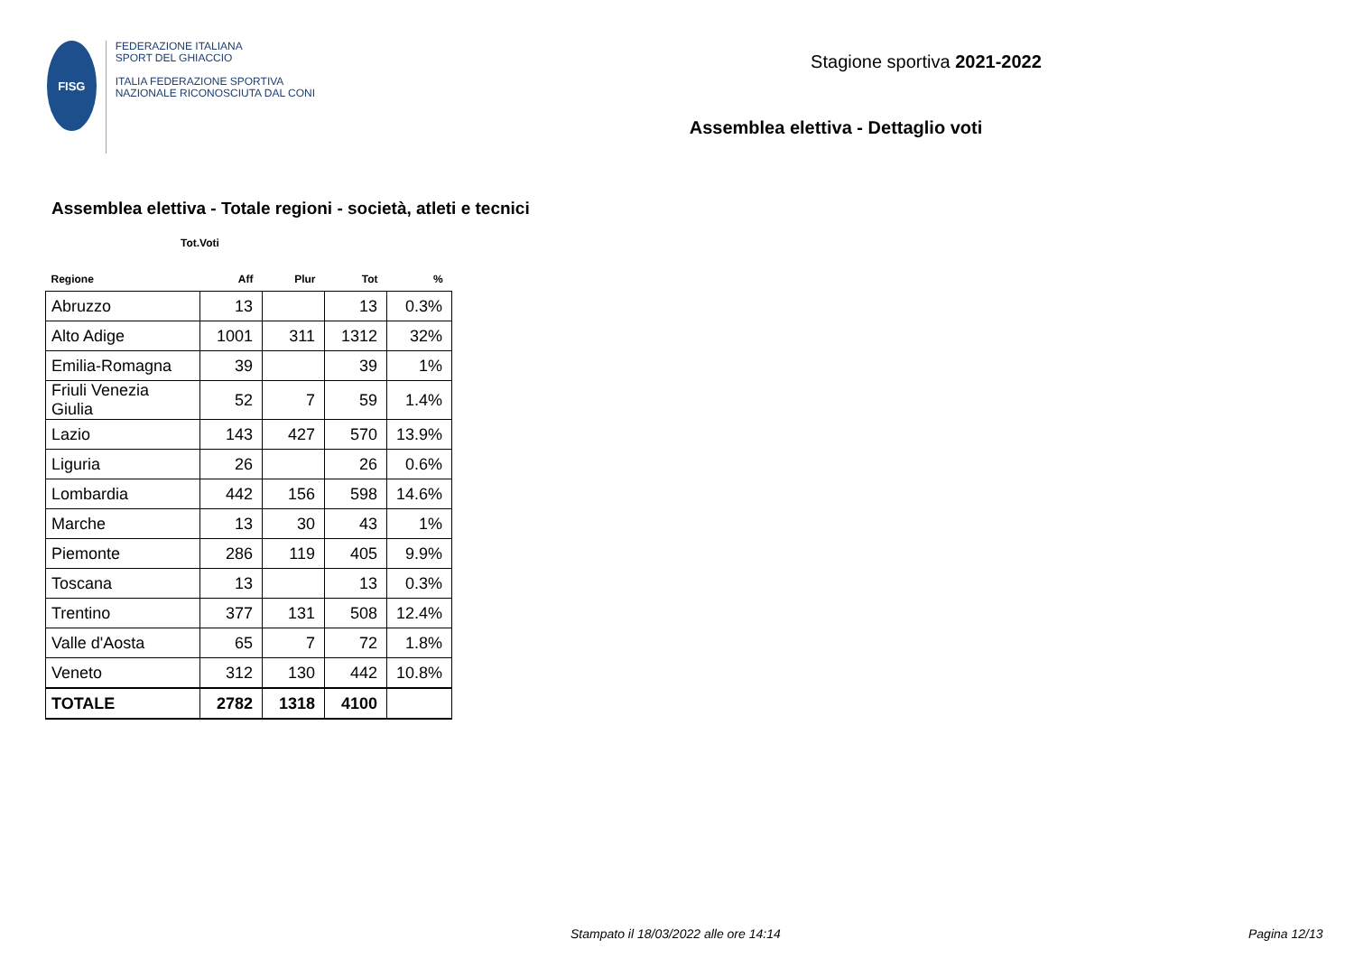FISG
FEDERAZIONE ITALIANA
SPORT DEL GHIACCIO
ITALIA FEDERAZIONE SPORTIVA NAZIONALE RICONOSCIUTA DAL CONI
Stagione sportiva 2021-2022
Assemblea elettiva - Dettaglio voti
Assemblea elettiva - Totale regioni - società, atleti e tecnici
Tot.Voti
| Regione | Aff | Plur | Tot | % |
| --- | --- | --- | --- | --- |
| Abruzzo | 13 | | 13 | 0.3% |
| Alto Adige | 1001 | 311 | 1312 | 32% |
| Emilia-Romagna | 39 | | 39 | 1% |
| Friuli Venezia Giulia | 52 | 7 | 59 | 1.4% |
| Lazio | 143 | 427 | 570 | 13.9% |
| Liguria | 26 | | 26 | 0.6% |
| Lombardia | 442 | 156 | 598 | 14.6% |
| Marche | 13 | 30 | 43 | 1% |
| Piemonte | 286 | 119 | 405 | 9.9% |
| Toscana | 13 | | 13 | 0.3% |
| Trentino | 377 | 131 | 508 | 12.4% |
| Valle d'Aosta | 65 | 7 | 72 | 1.8% |
| Veneto | 312 | 130 | 442 | 10.8% |
| TOTALE | 2782 | 1318 | 4100 | |
Stampato il 18/03/2022 alle ore 14:14
Pagina 12/13